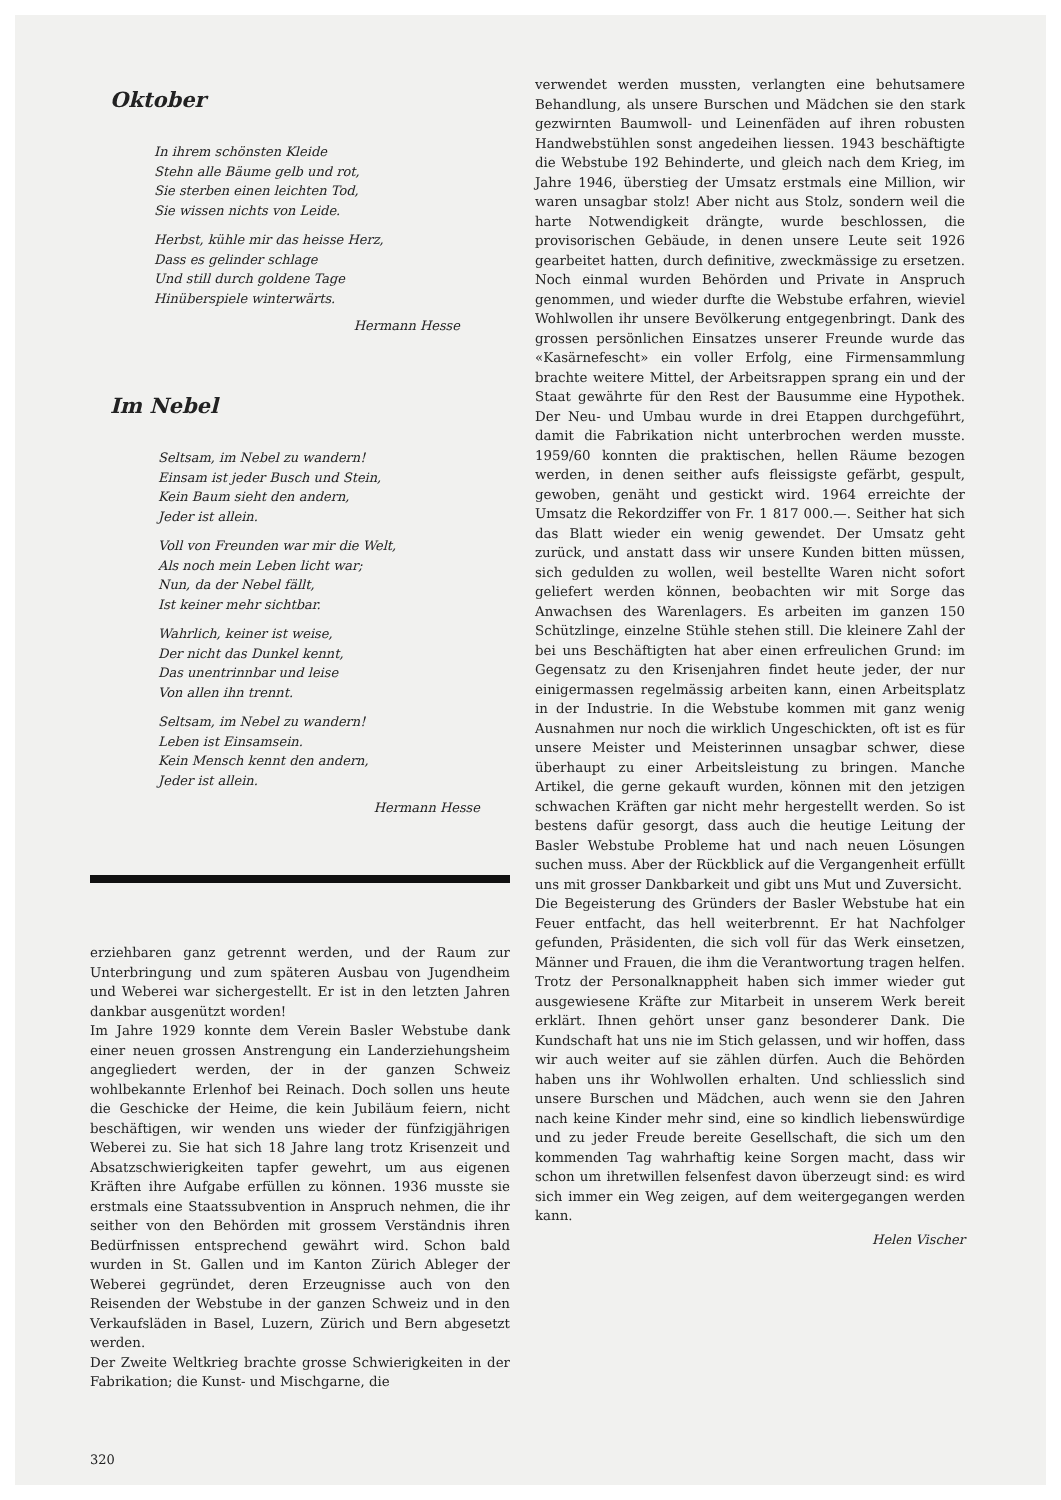Oktober
In ihrem schönsten Kleide
Stehn alle Bäume gelb und rot,
Sie sterben einen leichten Tod,
Sie wissen nichts von Leide.
Herbst, kühle mir das heisse Herz,
Dass es gelinder schlage
Und still durch goldene Tage
Hinüberspiele winterwärts.
Hermann Hesse
Im Nebel
Seltsam, im Nebel zu wandern!
Einsam ist jeder Busch und Stein,
Kein Baum sieht den andern,
Jeder ist allein.
Voll von Freunden war mir die Welt,
Als noch mein Leben licht war;
Nun, da der Nebel fällt,
Ist keiner mehr sichtbar.
Wahrlich, keiner ist weise,
Der nicht das Dunkel kennt,
Das unentrinnbar und leise
Von allen ihn trennt.
Seltsam, im Nebel zu wandern!
Leben ist Einsamsein.
Kein Mensch kennt den andern,
Jeder ist allein.
Hermann Hesse
erziehbaren ganz getrennt werden, und der Raum zur Unterbringung und zum späteren Ausbau von Jugendheim und Weberei war sichergestellt. Er ist in den letzten Jahren dankbar ausgenützt worden!
Im Jahre 1929 konnte dem Verein Basler Webstube dank einer neuen grossen Anstrengung ein Landerziehungsheim angegliedert werden, der in der ganzen Schweiz wohlbekannte Erlenhof bei Reinach. Doch sollen uns heute die Geschicke der Heime, die kein Jubiläum feiern, nicht beschäftigen, wir wenden uns wieder der fünfzigjährigen Weberei zu. Sie hat sich 18 Jahre lang trotz Krisenzeit und Absatzschwierigkeiten tapfer gewehrt, um aus eigenen Kräften ihre Aufgabe erfüllen zu können. 1936 musste sie erstmals eine Staatssubvention in Anspruch nehmen, die ihr seither von den Behörden mit grossem Verständnis ihren Bedürfnissen entsprechend gewährt wird. Schon bald wurden in St. Gallen und im Kanton Zürich Ableger der Weberei gegründet, deren Erzeugnisse auch von den Reisenden der Webstube in der ganzen Schweiz und in den Verkaufsläden in Basel, Luzern, Zürich und Bern abgesetzt werden.
Der Zweite Weltkrieg brachte grosse Schwierigkeiten in der Fabrikation; die Kunst- und Mischgarne, die
320
verwendet werden mussten, verlangten eine behutsamere Behandlung, als unsere Burschen und Mädchen sie den stark gezwirnten Baumwoll- und Leinenfäden auf ihren robusten Handwebstühlen sonst angedeihen liessen. 1943 beschäftigte die Webstube 192 Behinderte, und gleich nach dem Krieg, im Jahre 1946, überstieg der Umsatz erstmals eine Million, wir waren unsagbar stolz! Aber nicht aus Stolz, sondern weil die harte Notwendigkeit drängte, wurde beschlossen, die provisorischen Gebäude, in denen unsere Leute seit 1926 gearbeitet hatten, durch definitive, zweckmässige zu ersetzen. Noch einmal wurden Behörden und Private in Anspruch genommen, und wieder durfte die Webstube erfahren, wieviel Wohlwollen ihr unsere Bevölkerung entgegenbringt. Dank des grossen persönlichen Einsatzes unserer Freunde wurde das «Kasärnefescht» ein voller Erfolg, eine Firmensammlung brachte weitere Mittel, der Arbeitsrappen sprang ein und der Staat gewährte für den Rest der Bausumme eine Hypothek. Der Neu- und Umbau wurde in drei Etappen durchgeführt, damit die Fabrikation nicht unterbrochen werden musste. 1959/60 konnten die praktischen, hellen Räume bezogen werden, in denen seither aufs fleissigste gefärbt, gespult, gewoben, genäht und gestickt wird. 1964 erreichte der Umsatz die Rekordziffer von Fr. 1 817 000.—. Seither hat sich das Blatt wieder ein wenig gewendet. Der Umsatz geht zurück, und anstatt dass wir unsere Kunden bitten müssen, sich gedulden zu wollen, weil bestellte Waren nicht sofort geliefert werden können, beobachten wir mit Sorge das Anwachsen des Warenlagers. Es arbeiten im ganzen 150 Schützlinge, einzelne Stühle stehen still. Die kleinere Zahl der bei uns Beschäftigten hat aber einen erfreulichen Grund: im Gegensatz zu den Krisenjahren findet heute jeder, der nur einigermassen regelmässig arbeiten kann, einen Arbeitsplatz in der Industrie. In die Webstube kommen mit ganz wenig Ausnahmen nur noch die wirklich Ungeschickten, oft ist es für unsere Meister und Meisterinnen unsagbar schwer, diese überhaupt zu einer Arbeitsleistung zu bringen. Manche Artikel, die gerne gekauft wurden, können mit den jetzigen schwachen Kräften gar nicht mehr hergestellt werden. So ist bestens dafür gesorgt, dass auch die heutige Leitung der Basler Webstube Probleme hat und nach neuen Lösungen suchen muss. Aber der Rückblick auf die Vergangenheit erfüllt uns mit grosser Dankbarkeit und gibt uns Mut und Zuversicht.
Die Begeisterung des Gründers der Basler Webstube hat ein Feuer entfacht, das hell weiterbrennt. Er hat Nachfolger gefunden, Präsidenten, die sich voll für das Werk einsetzen, Männer und Frauen, die ihm die Verantwortung tragen helfen. Trotz der Personalknappheit haben sich immer wieder gut ausgewiesene Kräfte zur Mitarbeit in unserem Werk bereit erklärt. Ihnen gehört unser ganz besonderer Dank. Die Kundschaft hat uns nie im Stich gelassen, und wir hoffen, dass wir auch weiter auf sie zählen dürfen. Auch die Behörden haben uns ihr Wohlwollen erhalten. Und schliesslich sind unsere Burschen und Mädchen, auch wenn sie den Jahren nach keine Kinder mehr sind, eine so kindlich liebenswürdige und zu jeder Freude bereite Gesellschaft, die sich um den kommenden Tag wahrhaftig keine Sorgen macht, dass wir schon um ihretwillen felsenfest davon überzeugt sind: es wird sich immer ein Weg zeigen, auf dem weitergegangen werden kann.
Helen Vischer